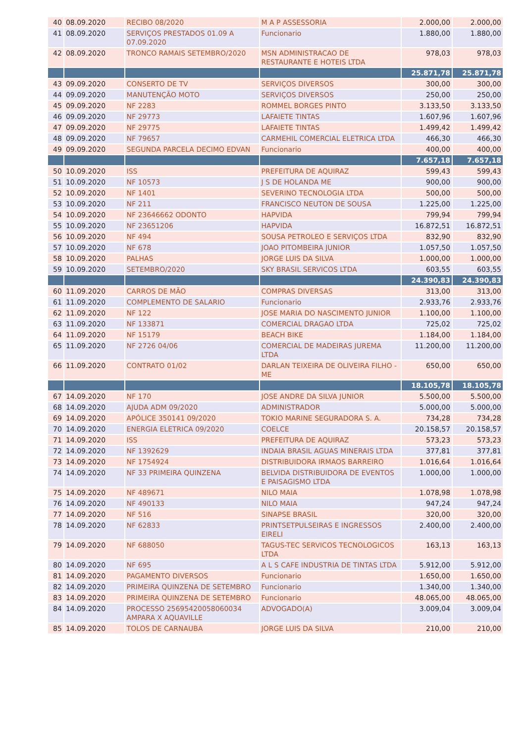| 40 | 08.09.2020 | RECIBO 08/2020 | M A P ASSESSORIA | 2.000,00 | 2.000,00 |
| 41 | 08.09.2020 | SERVIÇOS PRESTADOS 01.09 A 07.09.2020 | Funcionario | 1.880,00 | 1.880,00 |
| 42 | 08.09.2020 | TRONCO RAMAIS SETEMBRO/2020 | MSN ADMINISTRACAO DE RESTAURANTE E HOTEIS LTDA | 978,03 | 978,03 |
| | | | | 25.871,78 | 25.871,78 |
| 43 | 09.09.2020 | CONSERTO DE TV | SERVIÇOS DIVERSOS | 300,00 | 300,00 |
| 44 | 09.09.2020 | MANUTENÇÃO MOTO | SERVIÇOS DIVERSOS | 250,00 | 250,00 |
| 45 | 09.09.2020 | NF 2283 | ROMMEL BORGES PINTO | 3.133,50 | 3.133,50 |
| 46 | 09.09.2020 | NF 29773 | LAFAIETE TINTAS | 1.607,96 | 1.607,96 |
| 47 | 09.09.2020 | NF 29775 | LAFAIETE TINTAS | 1.499,42 | 1.499,42 |
| 48 | 09.09.2020 | NF 79657 | CARMEHIL COMERCIAL ELETRICA LTDA | 466,30 | 466,30 |
| 49 | 09.09.2020 | SEGUNDA PARCELA DECIMO EDVAN | Funcionario | 400,00 | 400,00 |
| | | | | 7.657,18 | 7.657,18 |
| 50 | 10.09.2020 | ISS | PREFEITURA DE AQUIRAZ | 599,43 | 599,43 |
| 51 | 10.09.2020 | NF 10573 | J S DE HOLANDA ME | 900,00 | 900,00 |
| 52 | 10.09.2020 | NF 1401 | SEVERINO TECNOLOGIA LTDA | 500,00 | 500,00 |
| 53 | 10.09.2020 | NF 211 | FRANCISCO NEUTON DE SOUSA | 1.225,00 | 1.225,00 |
| 54 | 10.09.2020 | NF 23646662 ODONTO | HAPVIDA | 799,94 | 799,94 |
| 55 | 10.09.2020 | NF 23651206 | HAPVIDA | 16.872,51 | 16.872,51 |
| 56 | 10.09.2020 | NF 494 | SOUSA PETROLEO E SERVIÇOS LTDA | 832,90 | 832,90 |
| 57 | 10.09.2020 | NF 678 | JOAO PITOMBEIRA JUNIOR | 1.057,50 | 1.057,50 |
| 58 | 10.09.2020 | PALHAS | JORGE LUIS DA SILVA | 1.000,00 | 1.000,00 |
| 59 | 10.09.2020 | SETEMBRO/2020 | SKY BRASIL SERVICOS LTDA | 603,55 | 603,55 |
| | | | | 24.390,83 | 24.390,83 |
| 60 | 11.09.2020 | CARROS DE MÃO | COMPRAS DIVERSAS | 313,00 | 313,00 |
| 61 | 11.09.2020 | COMPLEMENTO DE SALARIO | Funcionario | 2.933,76 | 2.933,76 |
| 62 | 11.09.2020 | NF 122 | JOSE MARIA DO NASCIMENTO JUNIOR | 1.100,00 | 1.100,00 |
| 63 | 11.09.2020 | NF 133871 | COMERCIAL DRAGAO LTDA | 725,02 | 725,02 |
| 64 | 11.09.2020 | NF 15179 | BEACH BIKE | 1.184,00 | 1.184,00 |
| 65 | 11.09.2020 | NF 2726 04/06 | COMERCIAL DE MADEIRAS JUREMA LTDA | 11.200,00 | 11.200,00 |
| 66 | 11.09.2020 | CONTRATO 01/02 | DARLAN TEIXEIRA DE OLIVEIRA FILHO - ME | 650,00 | 650,00 |
| | | | | 18.105,78 | 18.105,78 |
| 67 | 14.09.2020 | NF 170 | JOSE ANDRE DA SILVA JUNIOR | 5.500,00 | 5.500,00 |
| 68 | 14.09.2020 | AJUDA ADM 09/2020 | ADMINISTRADOR | 5.000,00 | 5.000,00 |
| 69 | 14.09.2020 | APÓLICE 350141 09/2020 | TOKIO MARINE SEGURADORA S. A. | 734,28 | 734,28 |
| 70 | 14.09.2020 | ENERGIA ELETRICA 09/2020 | COELCE | 20.158,57 | 20.158,57 |
| 71 | 14.09.2020 | ISS | PREFEITURA DE AQUIRAZ | 573,23 | 573,23 |
| 72 | 14.09.2020 | NF 1392629 | INDAIA BRASIL AGUAS MINERAIS LTDA | 377,81 | 377,81 |
| 73 | 14.09.2020 | NF 1754924 | DISTRIBUIDORA IRMAOS BARREIRO | 1.016,64 | 1.016,64 |
| 74 | 14.09.2020 | NF 33 PRIMEIRA QUINZENA | BELVIDA DISTRIBUIDORA DE EVENTOS E PAISAGISMO LTDA | 1.000,00 | 1.000,00 |
| 75 | 14.09.2020 | NF 489671 | NILO MAIA | 1.078,98 | 1.078,98 |
| 76 | 14.09.2020 | NF 490133 | NILO MAIA | 947,24 | 947,24 |
| 77 | 14.09.2020 | NF 516 | SINAPSE BRASIL | 320,00 | 320,00 |
| 78 | 14.09.2020 | NF 62833 | PRINTSETPULSEIRAS E INGRESSOS EIRELI | 2.400,00 | 2.400,00 |
| 79 | 14.09.2020 | NF 688050 | TAGUS-TEC SERVICOS TECNOLOGICOS LTDA | 163,13 | 163,13 |
| 80 | 14.09.2020 | NF 695 | A L S CAFE INDUSTRIA DE TINTAS LTDA | 5.912,00 | 5.912,00 |
| 81 | 14.09.2020 | PAGAMENTO DIVERSOS | Funcionario | 1.650,00 | 1.650,00 |
| 82 | 14.09.2020 | PRIMEIRA QUINZENA DE SETEMBRO | Funcionario | 1.340,00 | 1.340,00 |
| 83 | 14.09.2020 | PRIMEIRA QUINZENA DE SETEMBRO | Funcionario | 48.065,00 | 48.065,00 |
| 84 | 14.09.2020 | PROCESSO 25695420058060034 AMPARA X AQUAVILLE | ADVOGADO(A) | 3.009,04 | 3.009,04 |
| 85 | 14.09.2020 | TOLOS DE CARNAUBA | JORGE LUIS DA SILVA | 210,00 | 210,00 |